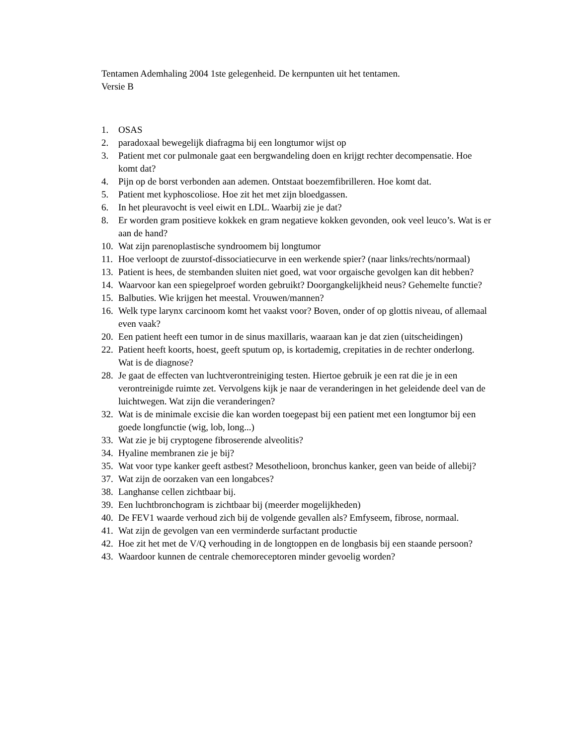Tentamen Ademhaling 2004 1ste gelegenheid. De kernpunten uit het tentamen.
Versie B
1. OSAS
2. paradoxaal bewegelijk diafragma bij een longtumor wijst op
3. Patient met cor pulmonale gaat een bergwandeling doen en krijgt rechter decompensatie. Hoe komt dat?
4. Pijn op de borst verbonden aan ademen. Ontstaat boezemfibrilleren. Hoe komt dat.
5. Patient met kyphoscoliose. Hoe zit het met zijn bloedgassen.
6. In het pleuravocht is veel eiwit en LDL. Waarbij zie je dat?
8. Er worden gram positieve kokkek en gram negatieve kokken gevonden, ook veel leuco’s. Wat is er aan de hand?
10. Wat zijn parenoplastische syndroomem bij longtumor
11. Hoe verloopt de zuurstof-dissociatiecurve in een werkende spier? (naar links/rechts/normaal)
13. Patient is hees, de stembanden sluiten niet goed, wat voor orgaische gevolgen kan dit hebben?
14. Waarvoor kan een spiegelproef worden gebruikt? Doorgangkelijkheid neus? Gehemelte functie?
15. Balbuties. Wie krijgen het meestal. Vrouwen/mannen?
16. Welk type larynx carcinoom komt het vaakst voor? Boven, onder of op glottis niveau, of allemaal even vaak?
20. Een patient heeft een tumor in de sinus maxillaris, waaraan kan je dat zien (uitscheidingen)
22. Patient heeft koorts, hoest, geeft sputum op, is kortademig, crepitaties in de rechter onderlong. Wat is de diagnose?
28. Je gaat de effecten van luchtverontreiniging testen. Hiertoe gebruik je een rat die je in een verontreinigde ruimte zet. Vervolgens kijk je naar de veranderingen in het geleidende deel van de luichtwegen. Wat zijn die veranderingen?
32. Wat is de minimale excisie die kan worden toegepast bij een patient met een longtumor bij een goede longfunctie (wig, lob, long...)
33. Wat zie je bij cryptogene fibroserende alveolitis?
34. Hyaline membranen zie je bij?
35. Wat voor type kanker geeft astbest? Mesothelioon, bronchus kanker, geen van beide of allebij?
37. Wat zijn de oorzaken van een longabces?
38. Langhanse cellen zichtbaar bij.
39. Een luchtbronchogram is zichtbaar bij (meerder mogelijkheden)
40. De FEV1 waarde verhoud zich bij de volgende gevallen als? Emfyseem, fibrose, normaal.
41. Wat zijn de gevolgen van een verminderde surfactant productie
42. Hoe zit het met de V/Q verhouding in de longtoppen en de longbasis bij een staande persoon?
43. Waardoor kunnen de centrale chemoreceptoren minder gevoelig worden?